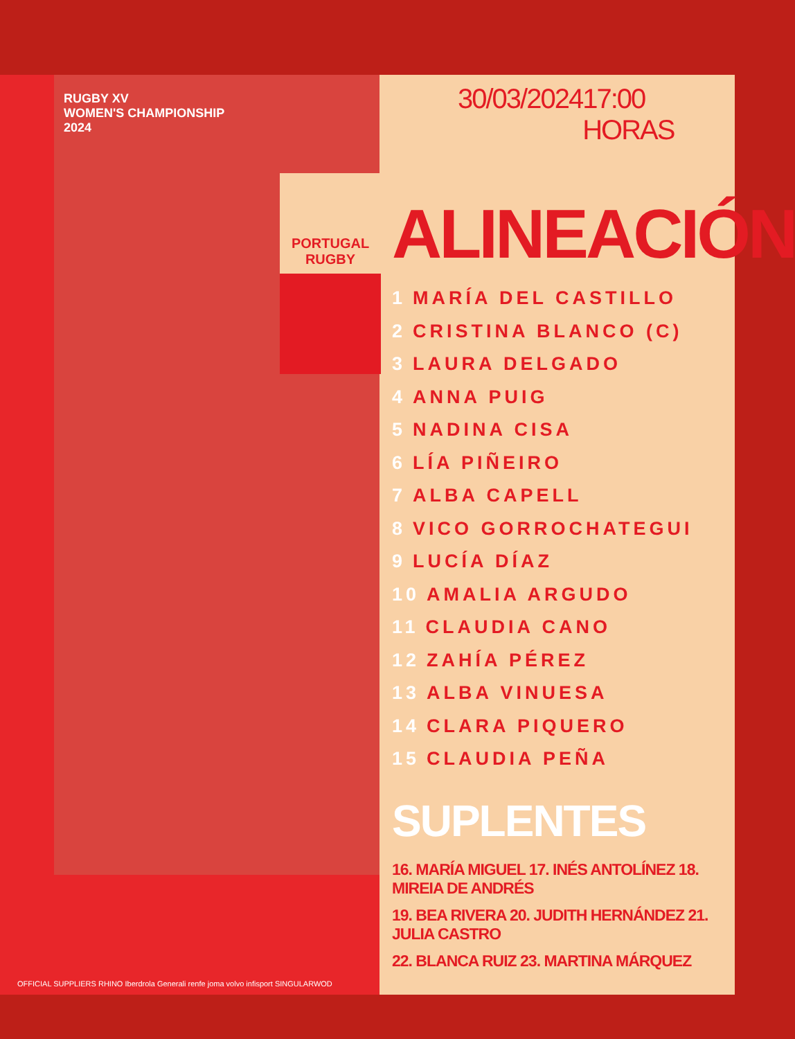RUGBY XV
WOMEN'S CHAMPIONSHIP
2024
PORTUGAL RUGBY
OFFICIAL SUPPLIERS RHINO Iberdrola Generali renfe joma volvo infisport SINGULARWOD
30/03/2024 17:00 HORAS
ALINEACIÓN
1 MARÍA DEL CASTILLO
2 CRISTINA BLANCO (C)
3 LAURA DELGADO
4 ANNA PUIG
5 NADINA CISA
6 LÍA PIÑEIRO
7 ALBA CAPELL
8 VICO GORROCHATEGUI
9 LUCÍA DÍAZ
10 AMALIA ARGUDO
11 CLAUDIA CANO
12 ZAHÍA PÉREZ
13 ALBA VINUESA
14 CLARA PIQUERO
15 CLAUDIA PEÑA
SUPLENTES
16. MARÍA MIGUEL 17. INÉS ANTOLÍNEZ 18. MIREIA DE ANDRÉS
19. BEA RIVERA 20. JUDITH HERNÁNDEZ 21. JULIA CASTRO
22. BLANCA RUIZ 23. MARTINA MÁRQUEZ